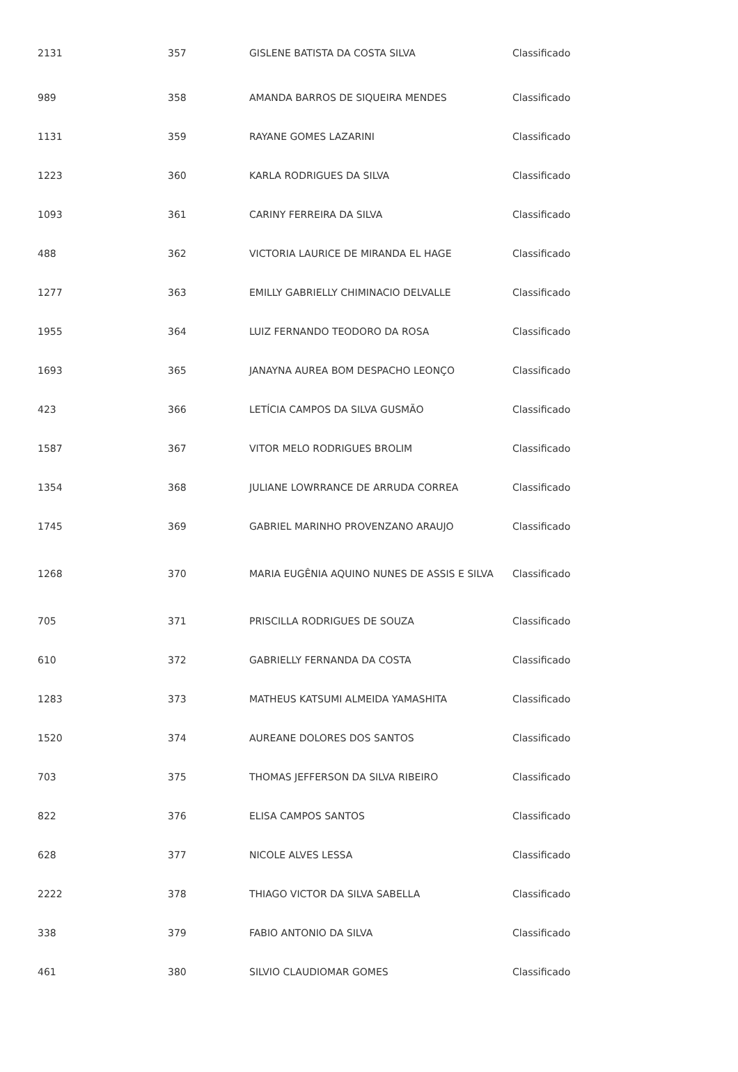| 2131 | 357 | GISLENE BATISTA DA COSTA SILVA | Classificado |
| 989 | 358 | AMANDA BARROS DE SIQUEIRA MENDES | Classificado |
| 1131 | 359 | RAYANE GOMES LAZARINI | Classificado |
| 1223 | 360 | KARLA RODRIGUES DA SILVA | Classificado |
| 1093 | 361 | CARINY FERREIRA DA SILVA | Classificado |
| 488 | 362 | VICTORIA LAURICE DE MIRANDA EL HAGE | Classificado |
| 1277 | 363 | EMILLY GABRIELLY CHIMINACIO DELVALLE | Classificado |
| 1955 | 364 | LUIZ FERNANDO TEODORO DA ROSA | Classificado |
| 1693 | 365 | JANAYNA AUREA BOM DESPACHO LEONÇO | Classificado |
| 423 | 366 | LETÍCIA CAMPOS DA SILVA GUSMÃO | Classificado |
| 1587 | 367 | VITOR MELO RODRIGUES BROLIM | Classificado |
| 1354 | 368 | JULIANE LOWRRANCE DE ARRUDA CORREA | Classificado |
| 1745 | 369 | GABRIEL MARINHO PROVENZANO ARAUJO | Classificado |
| 1268 | 370 | MARIA EUGÊNIA AQUINO NUNES DE ASSIS E SILVA | Classificado |
| 705 | 371 | PRISCILLA RODRIGUES DE SOUZA | Classificado |
| 610 | 372 | GABRIELLY FERNANDA DA COSTA | Classificado |
| 1283 | 373 | MATHEUS KATSUMI ALMEIDA YAMASHITA | Classificado |
| 1520 | 374 | AUREANE DOLORES DOS SANTOS | Classificado |
| 703 | 375 | THOMAS JEFFERSON DA SILVA RIBEIRO | Classificado |
| 822 | 376 | ELISA CAMPOS SANTOS | Classificado |
| 628 | 377 | NICOLE ALVES LESSA | Classificado |
| 2222 | 378 | THIAGO VICTOR DA SILVA SABELLA | Classificado |
| 338 | 379 | FABIO ANTONIO DA SILVA | Classificado |
| 461 | 380 | SILVIO CLAUDIOMAR GOMES | Classificado |